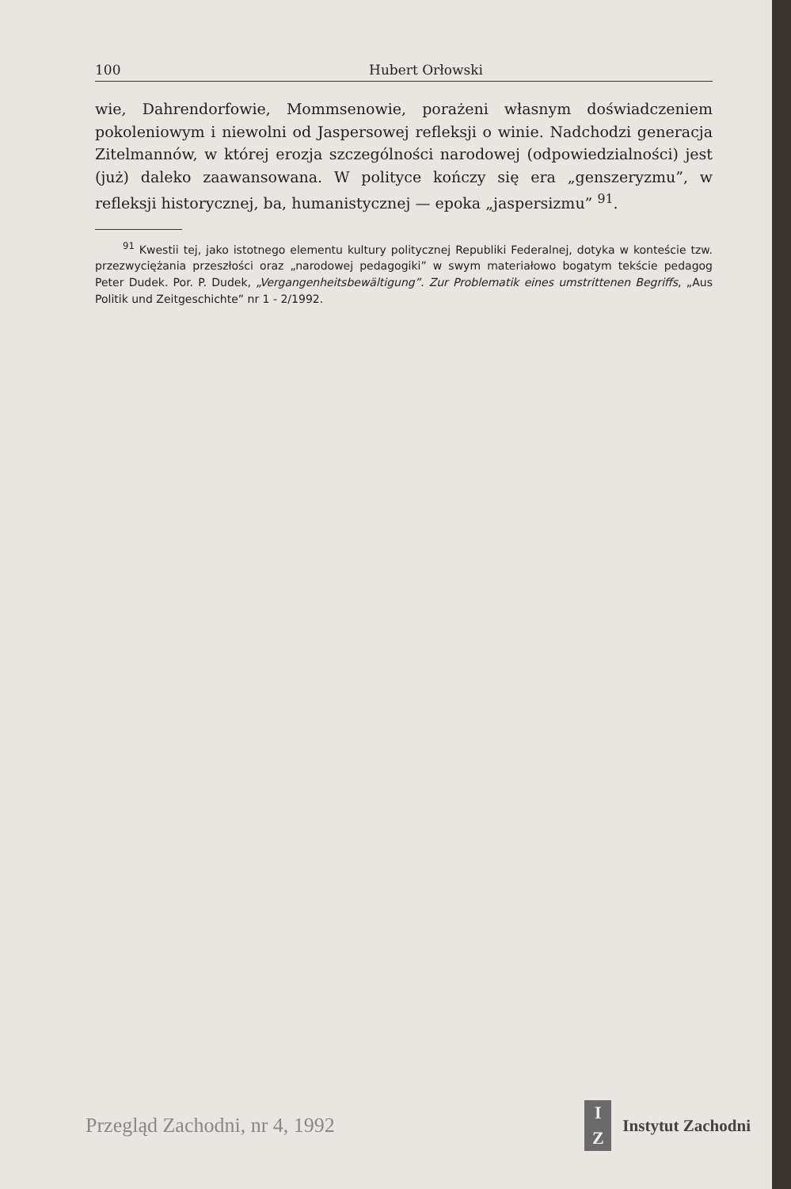100 Hubert Orłowski
wie, Dahrendorfowie, Mommsenowie, porażeni własnym doświadczeniem pokoleniowym i niewolni od Jaspersowej refleksji o winie. Nadchodzi generacja Zitelmannów, w której erozja szczególności narodowej (odpowiedzialności) jest (już) daleko zaawansowana. W polityce kończy się era „genszeryzmu”, w refleksji historycznej, ba, humanistycznej — epoka „jaspersizmu” <sup>91</sup>.
<sup>91</sup> Kwestii tej, jako istotnego elementu kultury politycznej Republiki Federalnej, dotyka w konteście tzw. przezwyciężania przeszłości oraz „narodowej pedagogiki” w swym materiałowo bogatym tekście pedagog Peter Dudek. Por. P. Dudek, „Vergangenheitsbewältigung”. Zur Problematik eines umstrittenen Begriffs, „Aus Politik und Zeitgeschichte” nr 1 - 2/1992.
Przegląd Zachodni, nr 4, 1992 I
Z Instytut Zachodni